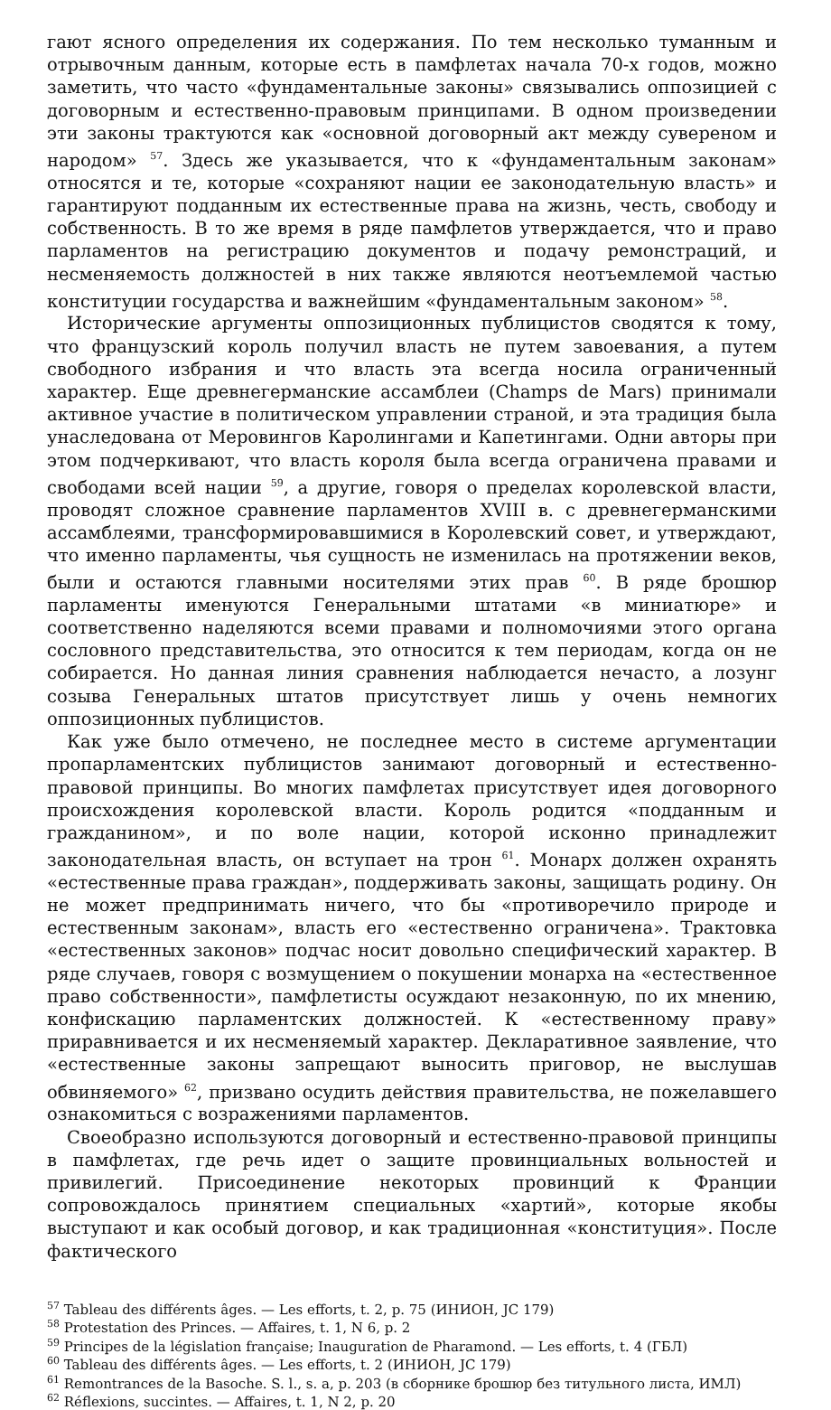гают ясного определения их содержания. По тем несколько туманным и отрывочным данным, которые есть в памфлетах начала 70-х годов, можно заметить, что часто «фундаментальные законы» связывались оппозицией с договорным и естественно-правовым принципами. В одном произведении эти законы трактуются как «основной договорный акт между сувереном и народом» <sup>57</sup>. Здесь же указывается, что к «фундаментальным законам» относятся и те, которые «сохраняют нации ее законодательную власть» и гарантируют подданным их естественные права на жизнь, честь, свободу и собственность. В то же время в ряде памфлетов утверждается, что и право парламентов на регистрацию документов и подачу ремонстраций, и несменяемость должностей в них также являются неотъемлемой частью конституции государства и важнейшим «фундаментальным законом» <sup>58</sup>.
Исторические аргументы оппозиционных публицистов сводятся к тому, что французский король получил власть не путем завоевания, а путем свободного избрания и что власть эта всегда носила ограниченный характер. Еще древнегерманские ассамблеи (Champs de Mars) принимали активное участие в политическом управлении страной, и эта традиция была унаследована от Меровингов Каролингами и Капетингами. Одни авторы при этом подчеркивают, что власть короля была всегда ограничена правами и свободами всей нации <sup>59</sup>, а другие, говоря о пределах королевской власти, проводят сложное сравнение парламентов XVIII в. с древнегерманскими ассамблеями, трансформировавшимися в Королевский совет, и утверждают, что именно парламенты, чья сущность не изменилась на протяжении веков, были и остаются главными носителями этих прав <sup>60</sup>. В ряде брошюр парламенты именуются Генеральными штатами «в миниатюре» и соответственно наделяются всеми правами и полномочиями этого органа сословного представительства, это относится к тем периодам, когда он не собирается. Но данная линия сравнения наблюдается нечасто, а лозунг созыва Генеральных штатов присутствует лишь у очень немногих оппозиционных публицистов.
Как уже было отмечено, не последнее место в системе аргументации пропарламентских публицистов занимают договорный и естественно-правовой принципы. Во многих памфлетах присутствует идея договорного происхождения королевской власти. Король родится «подданным и гражданином», и по воле нации, которой исконно принадлежит законодательная власть, он вступает на трон <sup>61</sup>. Монарх должен охранять «естественные права граждан», поддерживать законы, защищать родину. Он не может предпринимать ничего, что бы «противоречило природе и естественным законам», власть его «естественно ограничена». Трактовка «естественных законов» подчас носит довольно специфический характер. В ряде случаев, говоря с возмущением о покушении монарха на «естественное право собственности», памфлетисты осуждают незаконную, по их мнению, конфискацию парламентских должностей. К «естественному праву» приравнивается и их несменяемый характер. Декларативное заявление, что «естественные законы запрещают выносить приговор, не выслушав обвиняемого» <sup>62</sup>, призвано осудить действия правительства, не пожелавшего ознакомиться с возражениями парламентов.
Своеобразно используются договорный и естественно-правовой принципы в памфлетах, где речь идет о защите провинциальных вольностей и привилегий. Присоединение некоторых провинций к Франции сопровождалось принятием специальных «хартий», которые якобы выступают и как особый договор, и как традиционная «конституция». После фактического
<sup>57</sup> Tableau des différents âges. — Les efforts, t. 2, p. 75 (ИНИОН, JC 179)
<sup>58</sup> Protestation des Princes. — Affaires, t. 1, N 6, p. 2
<sup>59</sup> Principes de la législation française; Inauguration de Pharamond. — Les efforts, t. 4 (ГБЛ)
<sup>60</sup> Tableau des différents âges. — Les efforts, t. 2 (ИНИОН, JC 179)
<sup>61</sup> Remontrances de la Basoche. S. l., s. a, p. 203 (в сборнике брошюр без титульного листа, ИМЛ)
<sup>62</sup> Réflexions, succintes. — Affaires, t. 1, N 2, p. 20